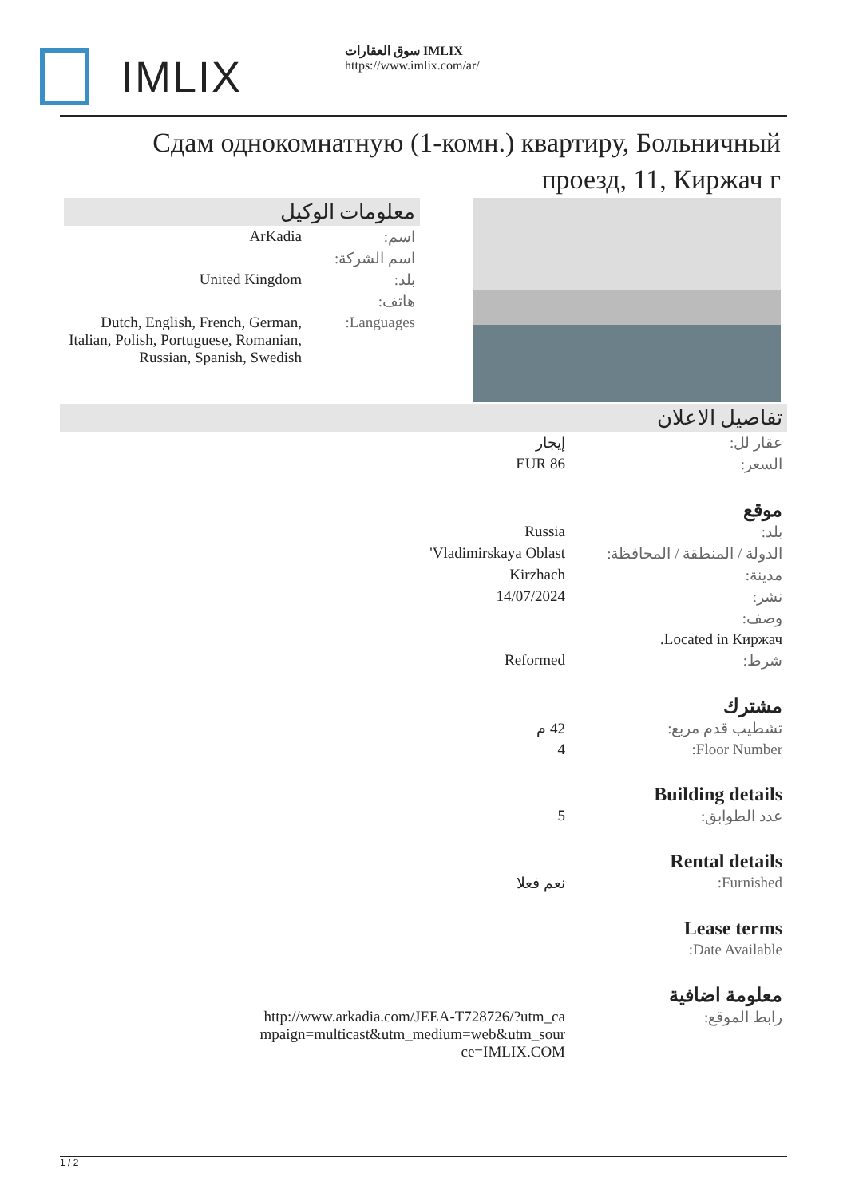IMLIX
سوق العقارات IMLIX
https://www.imlix.com/ar/
Сдам однокомнатную (1-комн.) квартиру, Больничный проезд, 11, Киржач г
معلومات الوكيل
| اسم: | ArKadia |
| اسم الشركة: | |
| بلد: | United Kingdom |
| هاتف: | |
| Languages: | Dutch, English, French, German, Italian, Polish, Portuguese, Romanian, Russian, Spanish, Swedish |
تفاصيل الاعلان
| عقار لل: | إيجار |
| السعر: | EUR 86 |
موقع
| بلد: | Russia |
| الدولة / المنطقة / المحافظة: | Vladimirskaya Oblast' |
| مدينة: | Kirzhach |
| نشر: | 14/07/2024 |
| وصف: | |
| Located in Киржач. | |
| شرط: | Reformed |
مشترك
| تشطيب قدم مربع: | 42 م |
| Floor Number: | 4 |
Building details
| عدد الطوابق: | 5 |
Rental details
| Furnished: | نعم فعلا |
Lease terms
| Date Available: | |
معلومة اضافية
| رابط الموقع: | http://www.arkadia.com/JEEA-T728726/?utm_campaign=multicast&utm_medium=web&utm_source=IMLIX.COM |
1 / 2